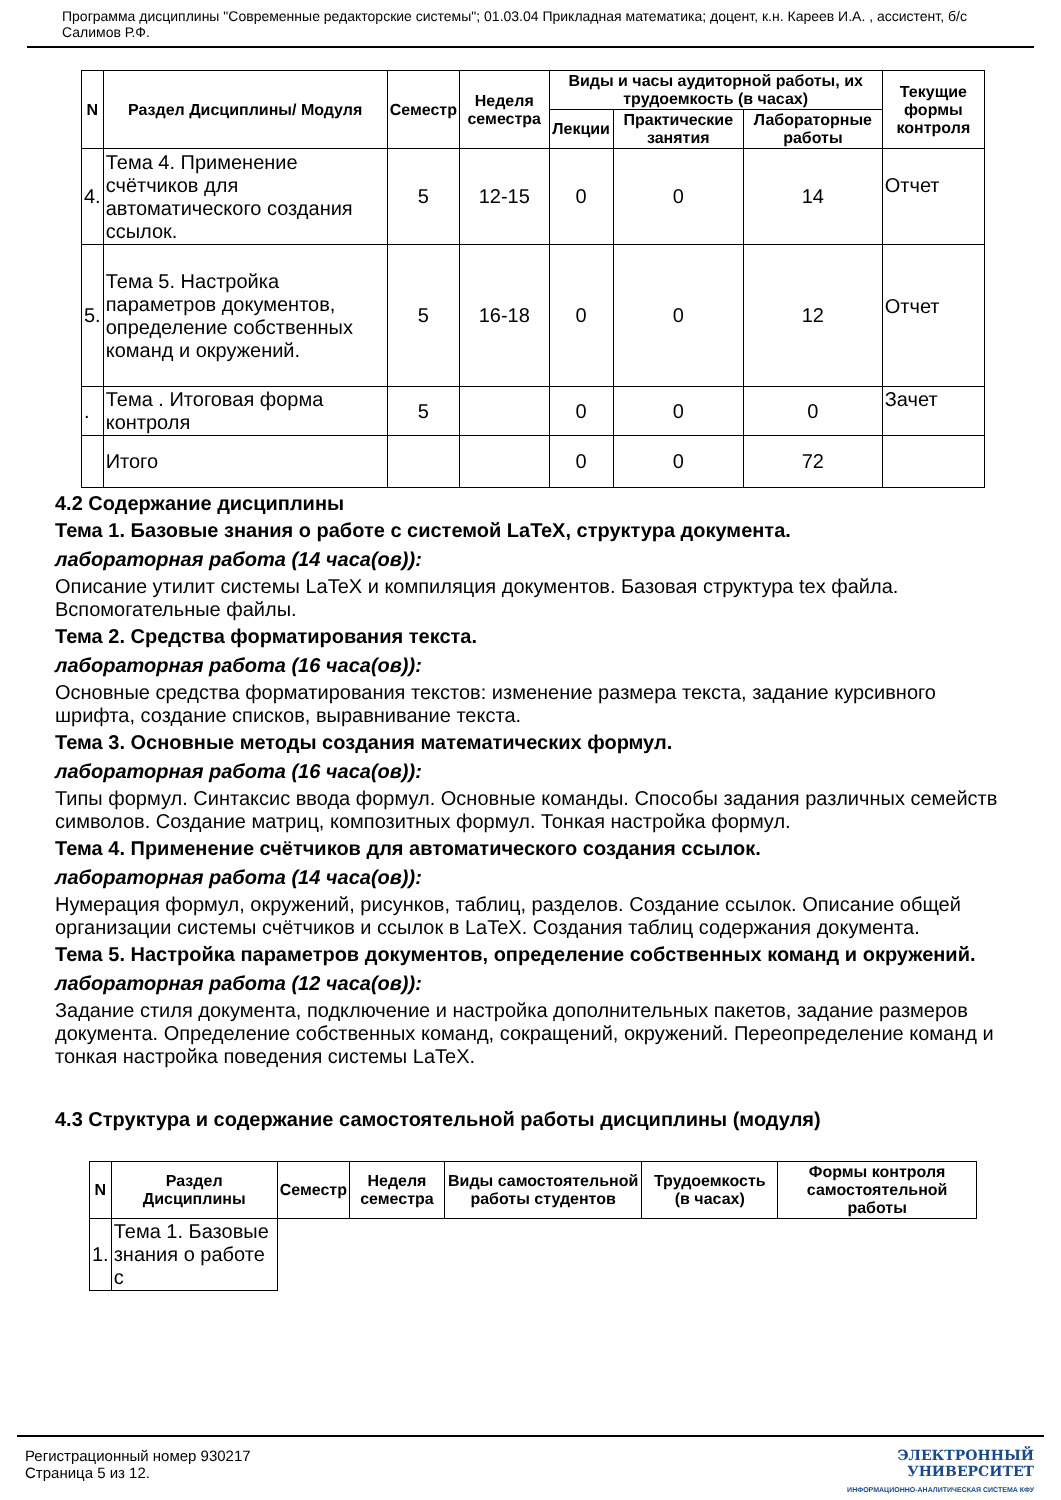Программа дисциплины "Современные редакторские системы"; 01.03.04 Прикладная математика; доцент, к.н. Кареев И.А. , ассистент, б/с Салимов Р.Ф.
| N | Раздел Дисциплины/ Модуля | Семестр | Неделя семестра | Виды и часы аудиторной работы, их трудоемкость (в часах) | | | Текущие формы контроля |
| --- | --- | --- | --- | --- | --- | --- | --- |
| | | | | Лекции | Практические занятия | Лабораторные работы | |
| 4. | Тема 4. Применение счётчиков для автоматического создания ссылок. | 5 | 12-15 | 0 | 0 | 14 | Отчет |
| 5. | Тема 5. Настройка параметров документов, определение собственных команд и окружений. | 5 | 16-18 | 0 | 0 | 12 | Отчет |
| . | Тема . Итоговая форма контроля | 5 | | 0 | 0 | 0 | Зачет |
| | Итого | | | 0 | 0 | 72 | |
4.2 Содержание дисциплины
Тема 1. Базовые знания о работе с системой LaTeX, структура документа.
лабораторная работа (14 часа(ов)):
Описание утилит системы LaTeX и компиляция документов. Базовая структура tex файла. Вспомогательные файлы.
Тема 2. Средства форматирования текста.
лабораторная работа (16 часа(ов)):
Основные средства форматирования текстов: изменение размера текста, задание курсивного шрифта, создание списков, выравнивание текста.
Тема 3. Основные методы создания математических формул.
лабораторная работа (16 часа(ов)):
Типы формул. Синтаксис ввода формул. Основные команды. Способы задания различных семейств символов. Создание матриц, композитных формул. Тонкая настройка формул.
Тема 4. Применение счётчиков для автоматического создания ссылок.
лабораторная работа (14 часа(ов)):
Нумерация формул, окружений, рисунков, таблиц, разделов. Создание ссылок. Описание общей организации системы счётчиков и ссылок в LaTeX. Создания таблиц содержания документа.
Тема 5. Настройка параметров документов, определение собственных команд и окружений.
лабораторная работа (12 часа(ов)):
Задание стиля документа, подключение и настройка дополнительных пакетов, задание размеров документа. Определение собственных команд, сокращений, окружений. Переопределение команд и тонкая настройка поведения системы LaTeX.
4.3 Структура и содержание самостоятельной работы дисциплины (модуля)
| N | Раздел Дисциплины | Семестр | Неделя семестра | Виды самостоятельной работы студентов | Трудоемкость (в часах) | Формы контроля самостоятельной работы |
| --- | --- | --- | --- | --- | --- | --- |
| 1. | Тема 1. Базовые знания о работе с | | | | | |
Регистрационный номер 930217
Страница 5 из 12.
ЭЛЕКТРОННЫЙ
УНИВЕРСИТЕТ
ИНФОРМАЦИОННО-АНАЛИТИЧЕСКАЯ СИСТЕМА КФУ